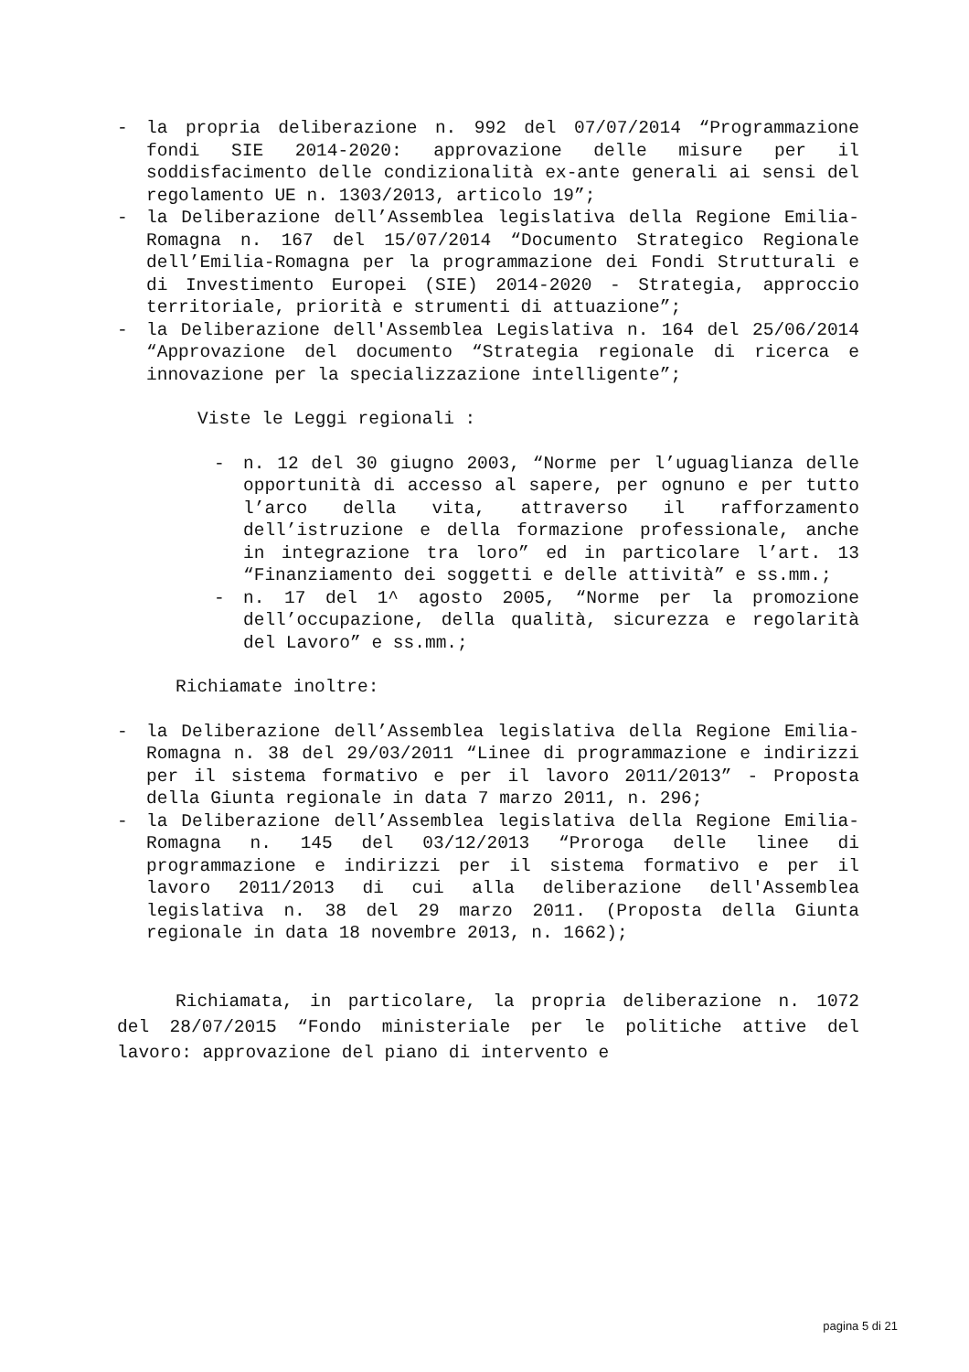- la propria deliberazione n. 992 del 07/07/2014 “Programmazione fondi SIE 2014-2020: approvazione delle misure per il soddisfacimento delle condizionalità ex-ante generali ai sensi del regolamento UE n. 1303/2013, articolo 19”;
- la Deliberazione dell’Assemblea legislativa della Regione Emilia-Romagna n. 167 del 15/07/2014 “Documento Strategico Regionale dell’Emilia-Romagna per la programmazione dei Fondi Strutturali e di Investimento Europei (SIE) 2014-2020 - Strategia, approccio territoriale, priorità e strumenti di attuazione”;
- la Deliberazione dell'Assemblea Legislativa n. 164 del 25/06/2014 “Approvazione del documento “Strategia regionale di ricerca e innovazione per la specializzazione intelligente”;
Viste le Leggi regionali :
- n. 12 del 30 giugno 2003, “Norme per l’uguaglianza delle opportunità di accesso al sapere, per ognuno e per tutto l’arco della vita, attraverso il rafforzamento dell’istruzione e della formazione professionale, anche in integrazione tra loro” ed in particolare l’art. 13 “Finanziamento dei soggetti e delle attività” e ss.mm.;
- n. 17 del 1^ agosto 2005, “Norme per la promozione dell’occupazione, della qualità, sicurezza e regolarità del Lavoro” e ss.mm.;
Richiamate inoltre:
- la Deliberazione dell’Assemblea legislativa della Regione Emilia-Romagna n. 38 del 29/03/2011 “Linee di programmazione e indirizzi per il sistema formativo e per il lavoro 2011/2013” - Proposta della Giunta regionale in data 7 marzo 2011, n. 296;
- la Deliberazione dell’Assemblea legislativa della Regione Emilia-Romagna n. 145 del 03/12/2013 “Proroga delle linee di programmazione e indirizzi per il sistema formativo e per il lavoro 2011/2013 di cui alla deliberazione dell'Assemblea legislativa n. 38 del 29 marzo 2011. (Proposta della Giunta regionale in data 18 novembre 2013, n. 1662);
Richiamata, in particolare, la propria deliberazione n. 1072 del 28/07/2015 “Fondo ministeriale per le politiche attive del lavoro: approvazione del piano di intervento e
pagina 5 di 21